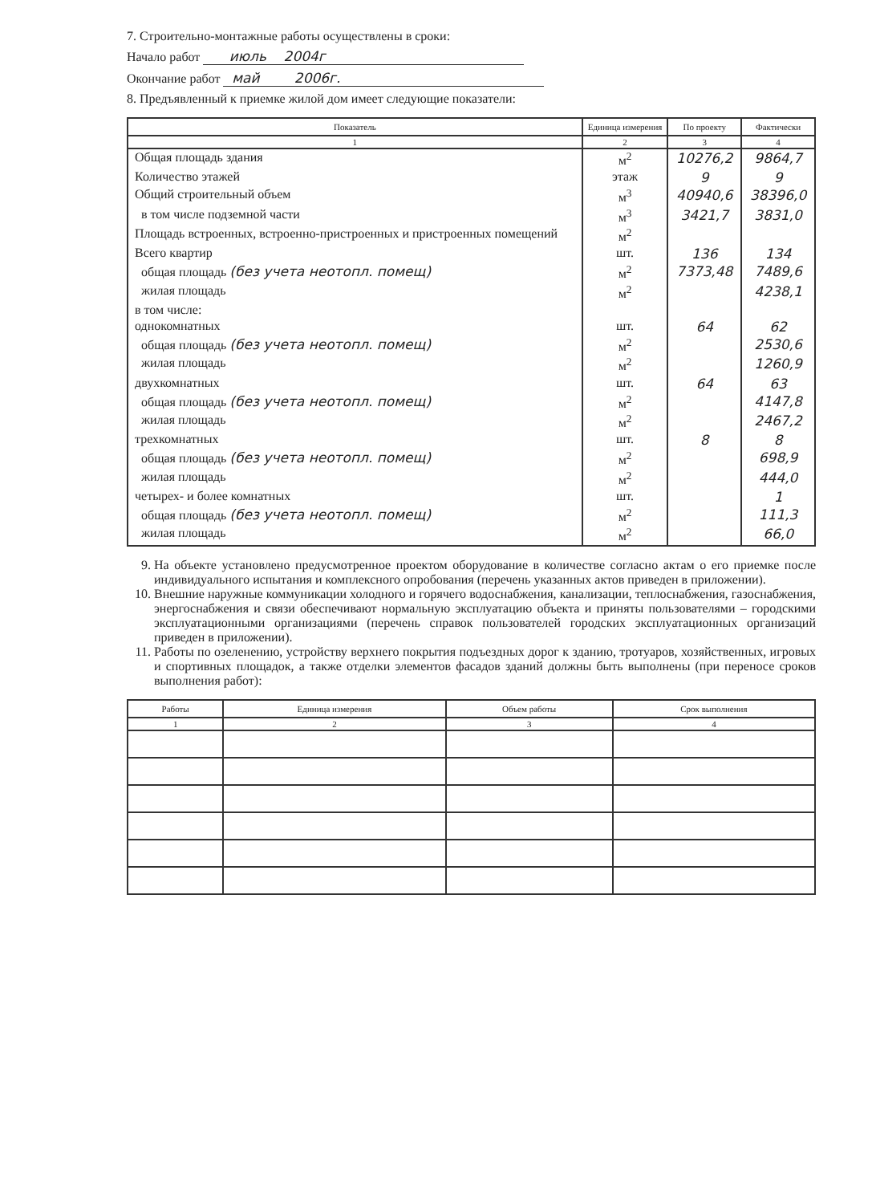7. Строительно-монтажные работы осуществлены в сроки:
Начало работ июль 2004г
Окончание работ май 2006г.
8. Предъявленный к приемке жилой дом имеет следующие показатели:
| Показатель | Единица измерения | По проекту | Фактически |
| --- | --- | --- | --- |
| 1 | 2 | 3 | 4 |
| Общая площадь здания | м<sup>2</sup> | 10276,2 | 9864,7 |
| Количество этажей | этаж | 9 | 9 |
| Общий строительный объем | м<sup>3</sup> | 40940,6 | 38396,0 |
| в том числе подземной части | м<sup>3</sup> | 3421,7 | 3831,0 |
| Площадь встроенных, встроенно-пристроенных и пристроенных помещений | м<sup>2</sup> | | |
| Всего квартир | шт. | 136 | 134 |
| общая площадь (без учета неотопл. помещ) | м<sup>2</sup> | 7373,48 | 7489,6 |
| жилая площадь | м<sup>2</sup> | | 4238,1 |
| в том числе: | | | |
| однокомнатных | шт. | 64 | 62 |
| общая площадь (без учета неотопл. помещ) | м<sup>2</sup> | | 2530,6 |
| жилая площадь | м<sup>2</sup> | | 1260,9 |
| двухкомнатных | шт. | 64 | 63 |
| общая площадь (без учета неотопл. помещ) | м<sup>2</sup> | | 4147,8 |
| жилая площадь | м<sup>2</sup> | | 2467,2 |
| трехкомнатных | шт. | 8 | 8 |
| общая площадь (без учета неотопл. помещ) | м<sup>2</sup> | | 698,9 |
| жилая площадь | м<sup>2</sup> | | 444,0 |
| четырех- и более комнатных | шт. | | 1 |
| общая площадь (без учета неотопл. помещ) | м<sup>2</sup> | | 111,3 |
| жилая площадь | м<sup>2</sup> | | 66,0 |
9. На объекте установлено предусмотренное проектом оборудование в количестве согласно актам о его приемке после индивидуального испытания и комплексного опробования (перечень указанных актов приведен в приложении).
10. Внешние наружные коммуникации холодного и горячего водоснабжения, канализации, теплоснабжения, газоснабжения, энергоснабжения и связи обеспечивают нормальную эксплуатацию объекта и приняты пользователями – городскими эксплуатационными организациями (перечень справок пользователей городских эксплуатационных организаций приведен в приложении).
11. Работы по озеленению, устройству верхнего покрытия подъездных дорог к зданию, тротуаров, хозяйственных, игровых и спортивных площадок, а также отделки элементов фасадов зданий должны быть выполнены (при переносе сроков выполнения работ):
| Работы | Единица измерения | Объем работы | Срок выполнения |
| --- | --- | --- | --- |
| 1 | 2 | 3 | 4 |